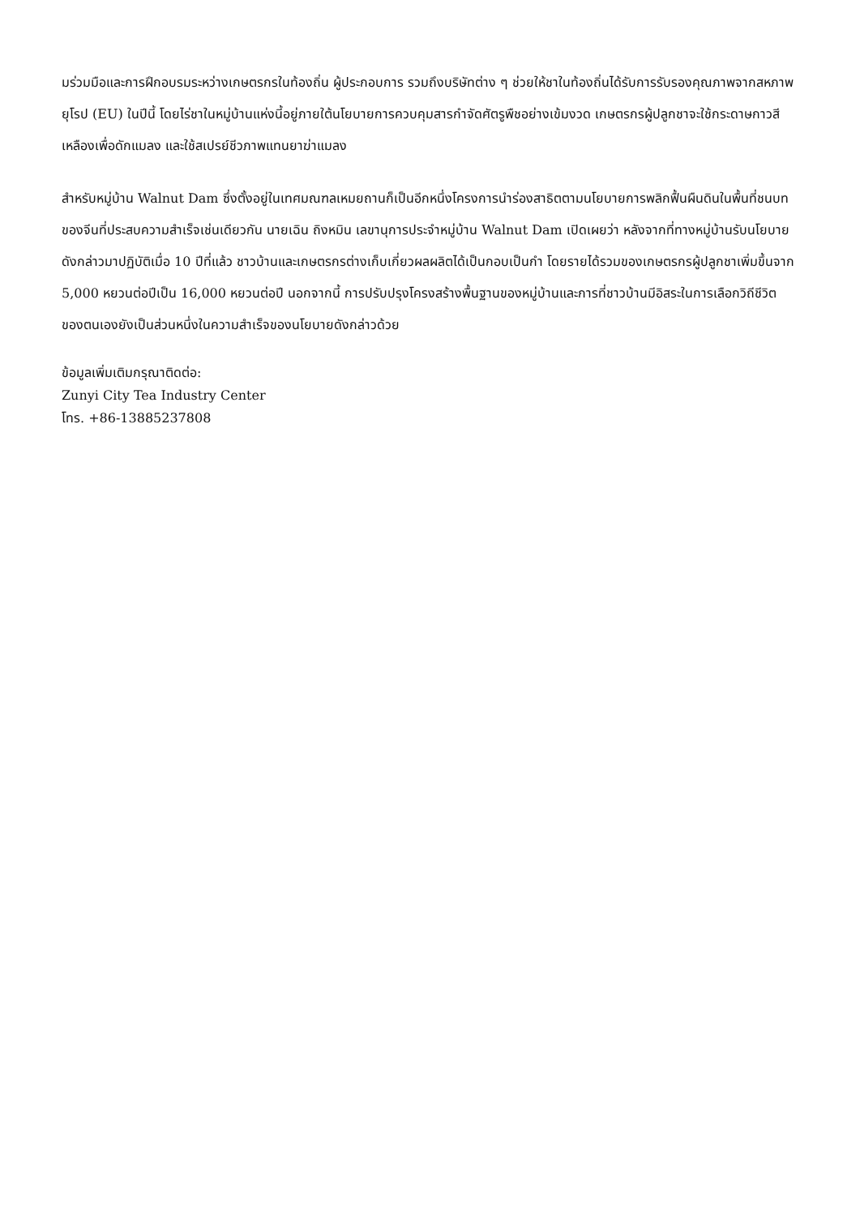มร่วมมือและการฝึกอบรมระหว่างเกษตรกรในท้องถิ่น ผู้ประกอบการ รวมถึงบริษัทต่าง ๆ ช่วยให้ชาในท้องถิ่นได้รับการรับรองคุณภาพจากสหภาพยุโรป (EU) ในปีนี้ โดยไร่ชาในหมู่บ้านแห่งนี้อยู่ภายใต้นโยบายการควบคุมสารกำจัดศัตรูพืชอย่างเข้มงวด เกษตรกรผู้ปลูกชาจะใช้กระดาษกาวสีเหลืองเพื่อดักแมลง และใช้สเปรย์ชีวภาพแทนยาฆ่าแมลง
สำหรับหมู่บ้าน Walnut Dam ซึ่งตั้งอยู่ในเทศมณฑลเหมยถานก็เป็นอีกหนึ่งโครงการนำร่องสาธิตตามนโยบายการพลิกฟื้นผืนดินในพื้นที่ชนบทของจีนที่ประสบความสำเร็จเช่นเดียวกัน นายเฉิน ถิงหมิน เลขานุการประจำหมู่บ้าน Walnut Dam เปิดเผยว่า หลังจากที่ทางหมู่บ้านรับนโยบายดังกล่าวมาปฏิบัติเมื่อ 10 ปีที่แล้ว ชาวบ้านและเกษตรกรต่างเก็บเกี่ยวผลผลิตได้เป็นกอบเป็นกำ โดยรายได้รวมของเกษตรกรผู้ปลูกชาเพิ่มขึ้นจาก 5,000 หยวนต่อปีเป็น 16,000 หยวนต่อปี นอกจากนี้ การปรับปรุงโครงสร้างพื้นฐานของหมู่บ้านและการที่ชาวบ้านมีอิสระในการเลือกวิถีชีวิตของตนเองยังเป็นส่วนหนึ่งในความสำเร็จของนโยบายดังกล่าวด้วย
ข้อมูลเพิ่มเติมกรุณาติดต่อ:
Zunyi City Tea Industry Center
โทร. +86-13885237808